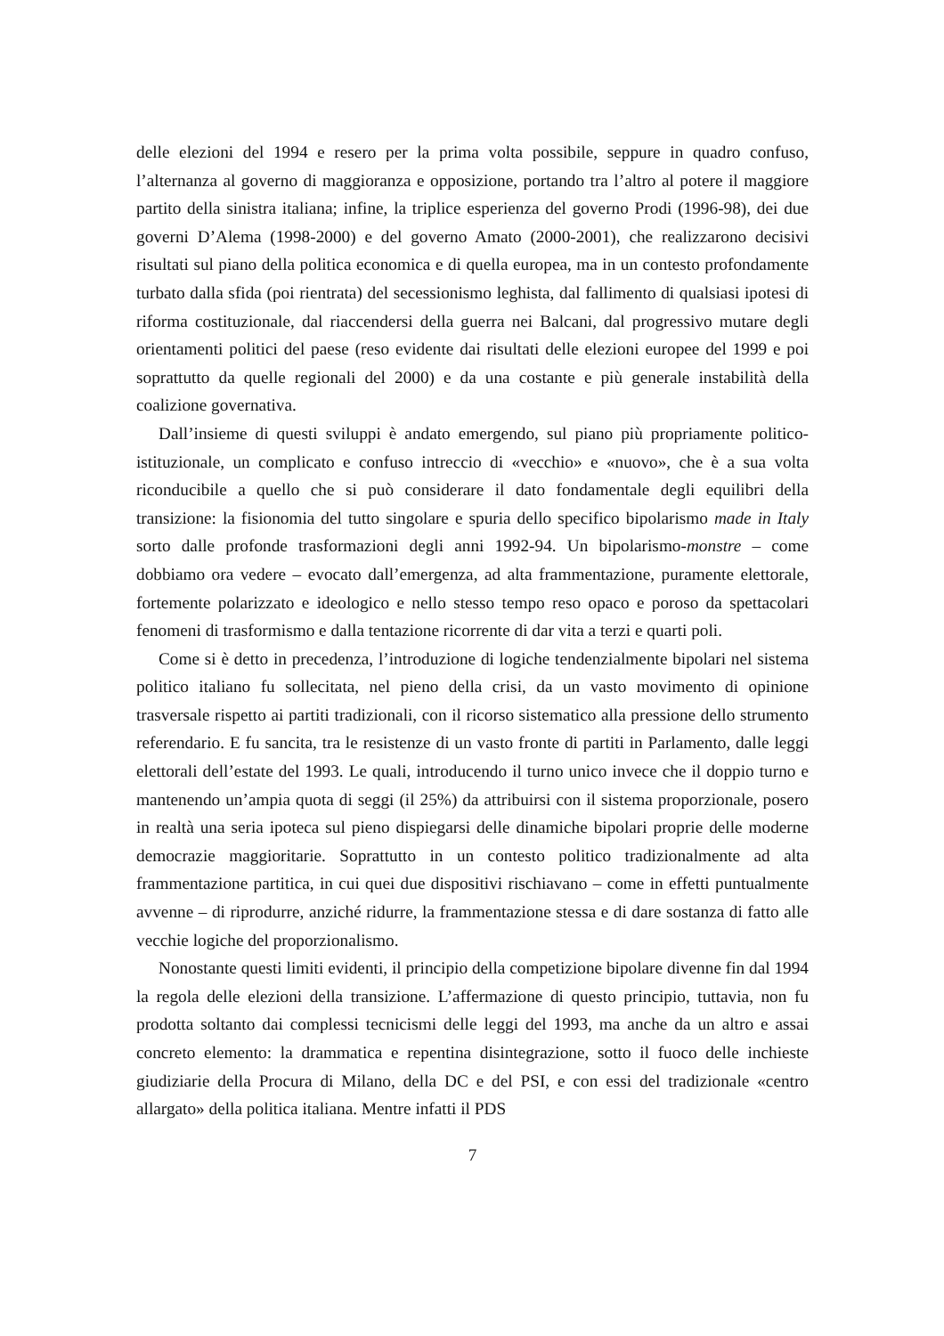delle elezioni del 1994 e resero per la prima volta possibile, seppure in quadro confuso, l’alternanza al governo di maggioranza e opposizione, portando tra l’altro al potere il maggiore partito della sinistra italiana; infine, la triplice esperienza del governo Prodi (1996-98), dei due governi D’Alema (1998-2000) e del governo Amato (2000-2001), che realizzarono decisivi risultati sul piano della politica economica e di quella europea, ma in un contesto profondamente turbato dalla sfida (poi rientrata) del secessionismo leghista, dal fallimento di qualsiasi ipotesi di riforma costituzionale, dal riaccendersi della guerra nei Balcani, dal progressivo mutare degli orientamenti politici del paese (reso evidente dai risultati delle elezioni europee del 1999 e poi soprattutto da quelle regionali del 2000) e da una costante e più generale instabilità della coalizione governativa.
Dall’insieme di questi sviluppi è andato emergendo, sul piano più propriamente politico-istituzionale, un complicato e confuso intreccio di «vecchio» e «nuovo», che è a sua volta riconducibile a quello che si può considerare il dato fondamentale degli equilibri della transizione: la fisionomia del tutto singolare e spuria dello specifico bipolarismo made in Italy sorto dalle profonde trasformazioni degli anni 1992-94. Un bipolarismo-monstre – come dobbiamo ora vedere – evocato dall’emergenza, ad alta frammentazione, puramente elettorale, fortemente polarizzato e ideologico e nello stesso tempo reso opaco e poroso da spettacolari fenomeni di trasformismo e dalla tentazione ricorrente di dar vita a terzi e quarti poli.
Come si è detto in precedenza, l’introduzione di logiche tendenzialmente bipolari nel sistema politico italiano fu sollecitata, nel pieno della crisi, da un vasto movimento di opinione trasversale rispetto ai partiti tradizionali, con il ricorso sistematico alla pressione dello strumento referendario. E fu sancita, tra le resistenze di un vasto fronte di partiti in Parlamento, dalle leggi elettorali dell’estate del 1993. Le quali, introducendo il turno unico invece che il doppio turno e mantenendo un’ampia quota di seggi (il 25%) da attribuirsi con il sistema proporzionale, posero in realtà una seria ipoteca sul pieno dispiegarsi delle dinamiche bipolari proprie delle moderne democrazie maggioritarie. Soprattutto in un contesto politico tradizionalmente ad alta frammentazione partitica, in cui quei due dispositivi rischiavano – come in effetti puntualmente avvenne – di riprodurre, anziché ridurre, la frammentazione stessa e di dare sostanza di fatto alle vecchie logiche del proporzionalismo.
Nonostante questi limiti evidenti, il principio della competizione bipolare divenne fin dal 1994 la regola delle elezioni della transizione. L’affermazione di questo principio, tuttavia, non fu prodotta soltanto dai complessi tecnicismi delle leggi del 1993, ma anche da un altro e assai concreto elemento: la drammatica e repentina disintegrazione, sotto il fuoco delle inchieste giudiziarie della Procura di Milano, della DC e del PSI, e con essi del tradizionale «centro allargato» della politica italiana. Mentre infatti il PDS
7